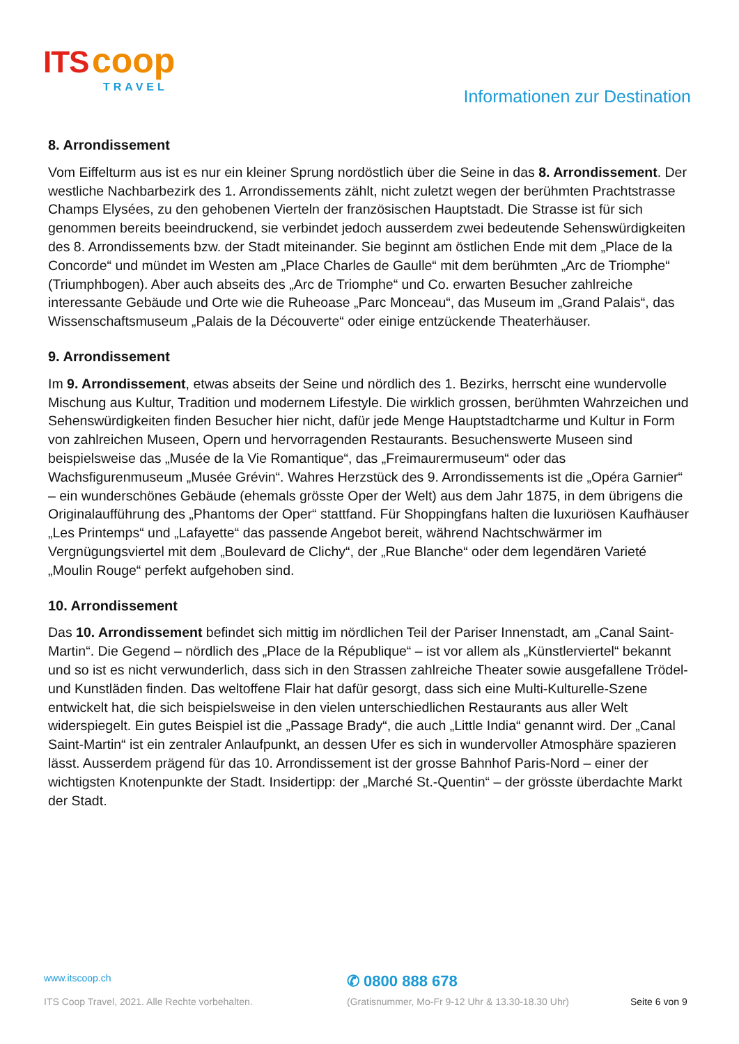ITS coop
TRAVEL
Informationen zur Destination
8. Arrondissement
Vom Eiffelturm aus ist es nur ein kleiner Sprung nordöstlich über die Seine in das 8. Arrondissement. Der westliche Nachbarbezirk des 1. Arrondissements zählt, nicht zuletzt wegen der berühmten Prachtstrasse Champs Elysées, zu den gehobenen Vierteln der französischen Hauptstadt. Die Strasse ist für sich genommen bereits beeindruckend, sie verbindet jedoch ausserdem zwei bedeutende Sehenswürdigkeiten des 8. Arrondissements bzw. der Stadt miteinander. Sie beginnt am östlichen Ende mit dem „Place de la Concorde“ und mündet im Westen am „Place Charles de Gaulle“ mit dem berühmten „Arc de Triomphe“ (Triumphbogen). Aber auch abseits des „Arc de Triomphe“ und Co. erwarten Besucher zahlreiche interessante Gebäude und Orte wie die Ruheoase „Parc Monceau“, das Museum im „Grand Palais“, das Wissenschaftsmuseum „Palais de la Découverte“ oder einige entzückende Theaterhäuser.
9. Arrondissement
Im 9. Arrondissement, etwas abseits der Seine und nördlich des 1. Bezirks, herrscht eine wundervolle Mischung aus Kultur, Tradition und modernem Lifestyle. Die wirklich grossen, berühmten Wahrzeichen und Sehenswürdigkeiten finden Besucher hier nicht, dafür jede Menge Hauptstadtcharme und Kultur in Form von zahlreichen Museen, Opern und hervorragenden Restaurants. Besuchenswerte Museen sind beispielsweise das „Musée de la Vie Romantique“, das „Freimaurermuseum“ oder das Wachsfigurenmuseum „Musée Grévin“. Wahres Herzstück des 9. Arrondissements ist die „Opéra Garnier“ – ein wunderschönes Gebäude (ehemals grösste Oper der Welt) aus dem Jahr 1875, in dem übrigens die Originalaufführung des „Phantoms der Oper“ stattfand. Für Shoppingfans halten die luxuriösen Kaufhäuser „Les Printemps“ und „Lafayette“ das passende Angebot bereit, während Nachtschwärmer im Vergnügungsviertel mit dem „Boulevard de Clichy“, der „Rue Blanche“ oder dem legendären Varieté „Moulin Rouge“ perfekt aufgehoben sind.
10. Arrondissement
Das 10. Arrondissement befindet sich mittig im nördlichen Teil der Pariser Innenstadt, am „Canal Saint-Martin“. Die Gegend – nördlich des „Place de la République“ – ist vor allem als „Künstlerviertel“ bekannt und so ist es nicht verwunderlich, dass sich in den Strassen zahlreiche Theater sowie ausgefallene Trödel- und Kunstläden finden. Das weltoffene Flair hat dafür gesorgt, dass sich eine Multi-Kulturelle-Szene entwickelt hat, die sich beispielsweise in den vielen unterschiedlichen Restaurants aus aller Welt widerspiegelt. Ein gutes Beispiel ist die „Passage Brady“, die auch „Little India“ genannt wird. Der „Canal Saint-Martin“ ist ein zentraler Anlaufpunkt, an dessen Ufer es sich in wundervoller Atmosphäre spazieren lässt. Ausserdem prägend für das 10. Arrondissement ist der grosse Bahnhof Paris-Nord – einer der wichtigsten Knotenpunkte der Stadt. Insidertipp: der „Marché St.-Quentin“ – der grösste überdachte Markt der Stadt.
www.itscoop.ch
✆ 0800 888 678
ITS Coop Travel, 2021. Alle Rechte vorbehalten. (Gratisnummer, Mo-Fr 9-12 Uhr & 13.30-18.30 Uhr) Seite 6 von 9